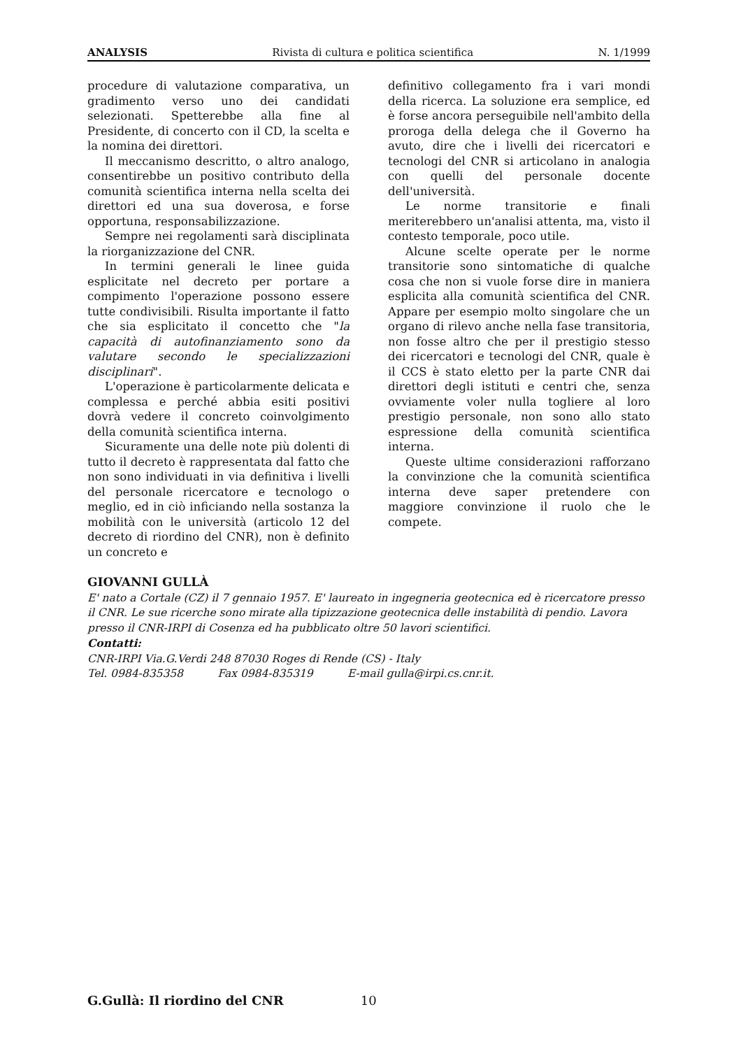ANALYSIS Rivista di cultura e politica scientifica N. 1/1999
procedure di valutazione comparativa, un gradimento verso uno dei candidati selezionati. Spetterebbe alla fine al Presidente, di concerto con il CD, la scelta e la nomina dei direttori.
Il meccanismo descritto, o altro analogo, consentirebbe un positivo contributo della comunità scientifica interna nella scelta dei direttori ed una sua doverosa, e forse opportuna, responsabilizzazione.
Sempre nei regolamenti sarà disciplinata la riorganizzazione del CNR.
In termini generali le linee guida esplicitate nel decreto per portare a compimento l'operazione possono essere tutte condivisibili. Risulta importante il fatto che sia esplicitato il concetto che "la capacità di autofinanziamento sono da valutare secondo le specializzazioni disciplinari".
L'operazione è particolarmente delicata e complessa e perché abbia esiti positivi dovrà vedere il concreto coinvolgimento della comunità scientifica interna.
Sicuramente una delle note più dolenti di tutto il decreto è rappresentata dal fatto che non sono individuati in via definitiva i livelli del personale ricercatore e tecnologo o meglio, ed in ciò inficiando nella sostanza la mobilità con le università (articolo 12 del decreto di riordino del CNR), non è definito un concreto e
definitivo collegamento fra i vari mondi della ricerca. La soluzione era semplice, ed è forse ancora perseguibile nell'ambito della proroga della delega che il Governo ha avuto, dire che i livelli dei ricercatori e tecnologi del CNR si articolano in analogia con quelli del personale docente dell'università.
Le norme transitorie e finali meriterebbero un'analisi attenta, ma, visto il contesto temporale, poco utile.
Alcune scelte operate per le norme transitorie sono sintomatiche di qualche cosa che non si vuole forse dire in maniera esplicita alla comunità scientifica del CNR. Appare per esempio molto singolare che un organo di rilevo anche nella fase transitoria, non fosse altro che per il prestigio stesso dei ricercatori e tecnologi del CNR, quale è il CCS è stato eletto per la parte CNR dai direttori degli istituti e centri che, senza ovviamente voler nulla togliere al loro prestigio personale, non sono allo stato espressione della comunità scientifica interna.
Queste ultime considerazioni rafforzano la convinzione che la comunità scientifica interna deve saper pretendere con maggiore convinzione il ruolo che le compete.
GIOVANNI GULLÀ
E' nato a Cortale (CZ) il 7 gennaio 1957. E' laureato in ingegneria geotecnica ed è ricercatore presso il CNR. Le sue ricerche sono mirate alla tipizzazione geotecnica delle instabilità di pendio. Lavora presso il CNR-IRPI di Cosenza ed ha pubblicato oltre 50 lavori scientifici.
Contatti:
CNR-IRPI Via.G.Verdi 248 87030 Roges di Rende (CS) - Italy
Tel. 0984-835358 Fax 0984-835319 E-mail gulla@irpi.cs.cnr.it.
G.Gullà: Il riordino del CNR 10